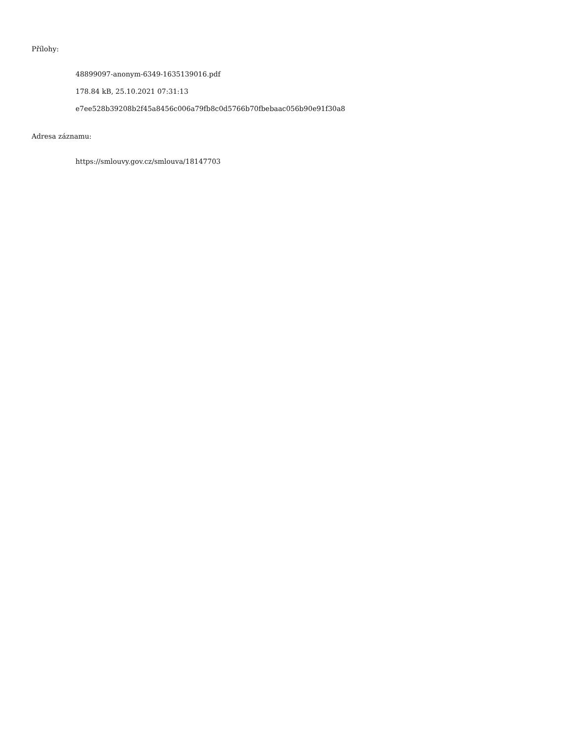Přílohy:
48899097-anonym-6349-1635139016.pdf
178.84 kB, 25.10.2021 07:31:13
e7ee528b39208b2f45a8456c006a79fb8c0d5766b70fbebaac056b90e91f30a8
Adresa záznamu:
https://smlouvy.gov.cz/smlouva/18147703